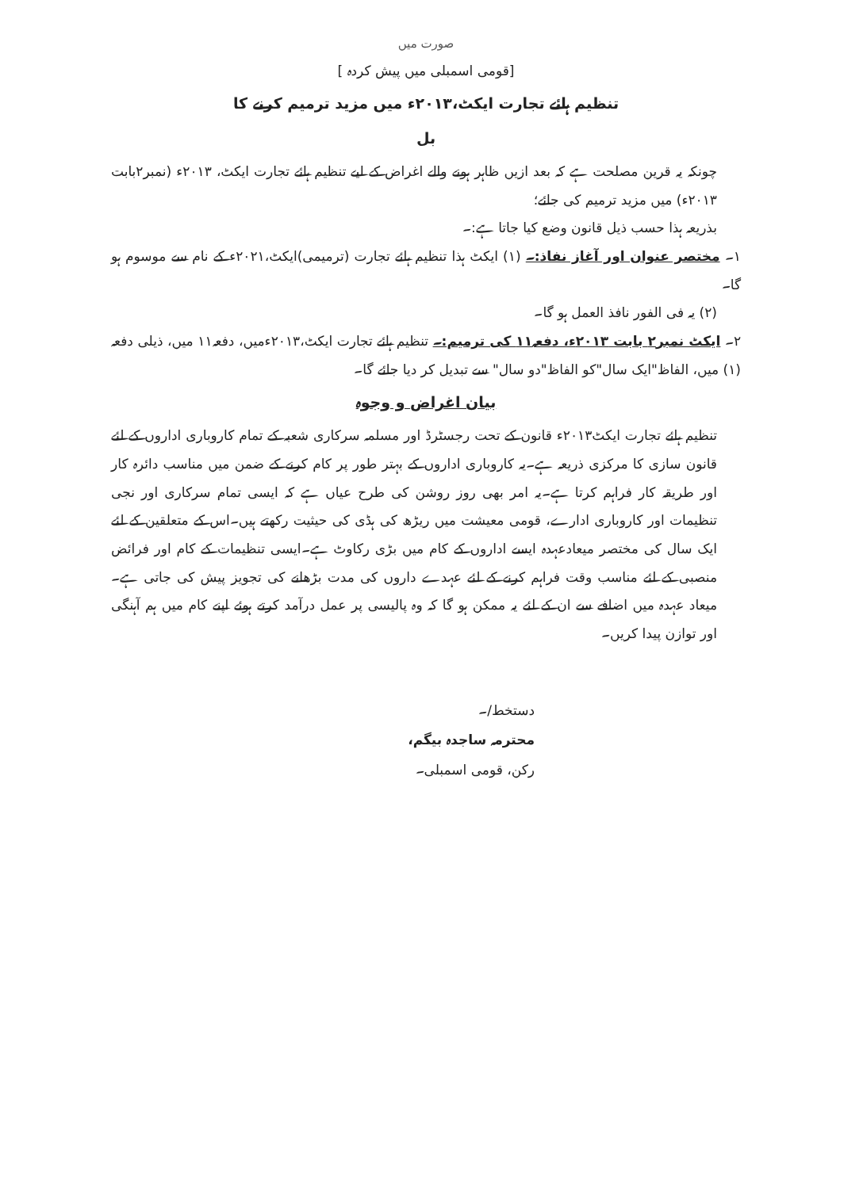صورت میں
[قومی اسمبلی میں پیش کردہ ]
تنظیم ہائے تجارت ایکٹ،۲۰۱۳ء میں مزید ترمیم کرنے کا
بل
چونکہ یہ قرین مصلحت ہے کہ بعد ازیں ظاہر ہونے والے اغراض کے لیے تنظیم ہائے تجارت ایکٹ، ۲۰۱۳ء (نمبر۲بابت ۲۰۱۳ء) میں مزید ترمیم کی جائے؛
بذریعہ ہذا حسب ذیل قانون وضع کیا جاتا ہے:۔
۱۔ مختصر عنوان اور آغاز نفاذ:۔ (۱) ایکٹ ہذا تنظیم ہائے تجارت (ترمیمی)ایکٹ،۲۰۲۱ء کے نام سے موسوم ہو گا۔
(۲) یہ فی الفور نافذ العمل ہو گا۔
۲۔ ایکٹ نمبر۲ بابت ۲۰۱۳ء، دفعہ۱۱ کی ترمیم:۔ تنظیم ہائے تجارت ایکٹ،۲۰۱۳ءمیں، دفعہ۱۱ میں، ذیلی دفعہ (۱) میں، الفاظ"ایک سال"کو الفاظ"دو سال" سے تبدیل کر دیا جائے گا۔
بیان اغراض و وجوہ
تنظیم ہائے تجارت ایکٹ۲۰۱۳ء قانون کے تحت رجسٹرڈ اور مسلمہ سرکاری شعبہ کے تمام کاروباری اداروں کے لئے قانون سازی کا مرکزی ذریعہ ہے۔یہ کاروباری اداروں کے بہتر طور پر کام کرنے کے ضمن میں مناسب دائرہ کار اور طریقہ کار فراہم کرتا ہے۔یہ امر بھی روز روشن کی طرح عیاں ہے کہ ایسی تمام سرکاری اور نجی تنظیمات اور کاروباری ادارے، قومی معیشت میں ریڑھ کی ہڈی کی حیثیت رکھتے ہیں۔اس کے متعلقین کے لئے ایک سال کی مختصر میعادعہدہ ایسے اداروں کے کام میں بڑی رکاوٹ ہے۔ایسی تنظیمات کے کام اور فرائض منصبی کے لئے مناسب وقت فراہم کرنے کے لئے عہدے داروں کی مدت بڑھانے کی تجویز پیش کی جاتی ہے۔میعاد عہدہ میں اضافے سے ان کے لئے یہ ممکن ہو گا کہ وہ پالیسی پر عمل درآمد کرتے ہوئے اپنے کام میں ہم آہنگی اور توازن پیدا کریں۔
دستخط/۔
محترمہ ساجدہ بیگم،
رکن، قومی اسمبلی۔